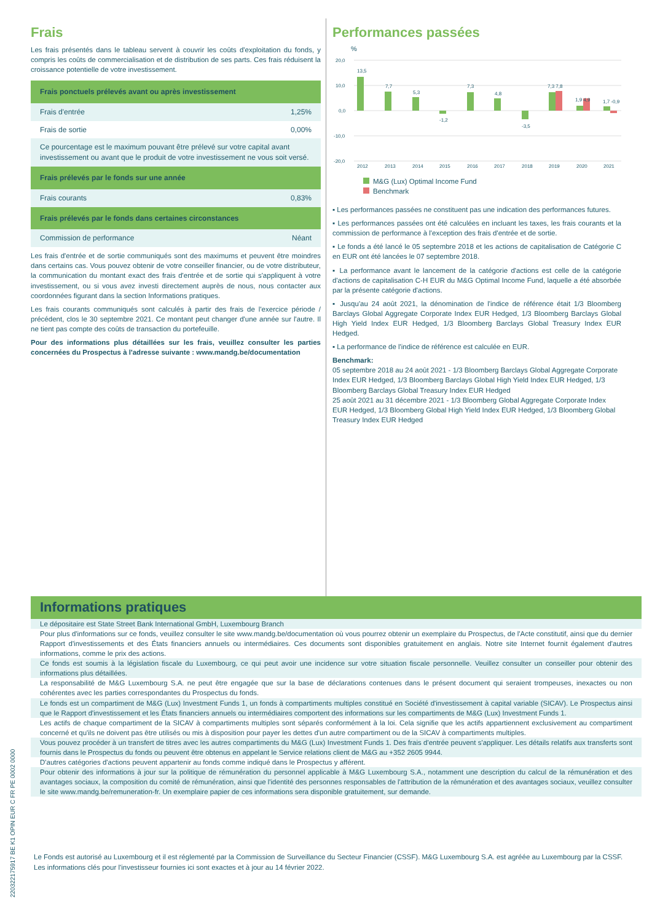Frais
Les frais présentés dans le tableau servent à couvrir les coûts d'exploitation du fonds, y compris les coûts de commercialisation et de distribution de ses parts. Ces frais réduisent la croissance potentielle de votre investissement.
| Frais ponctuels prélevés avant ou après investissement | |
| --- | --- |
| Frais d'entrée | 1,25% |
| Frais de sortie | 0,00% |
| Ce pourcentage est le maximum pouvant être prélevé sur votre capital avant investissement ou avant que le produit de votre investissement ne vous soit versé. | |
| Frais prélevés par le fonds sur une année | |
| Frais courants | 0,83% |
| Frais prélevés par le fonds dans certaines circonstances | |
| Commission de performance | Néant |
Les frais d'entrée et de sortie communiqués sont des maximums et peuvent être moindres dans certains cas. Vous pouvez obtenir de votre conseiller financier, ou de votre distributeur, la communication du montant exact des frais d'entrée et de sortie qui s'appliquent à votre investissement, ou si vous avez investi directement auprès de nous, nous contacter aux coordonnées figurant dans la section Informations pratiques.
Les frais courants communiqués sont calculés à partir des frais de l'exercice période / précédent, clos le 30 septembre 2021. Ce montant peut changer d'une année sur l'autre. Il ne tient pas compte des coûts de transaction du portefeuille.
Pour des informations plus détaillées sur les frais, veuillez consulter les parties concernées du Prospectus à l'adresse suivante : www.mandg.be/documentation
Performances passées
%
20,0
10,0
0,0
-10,0
-20,0
2012
2013
2014
2015
2016
2017
2018
2019
2020
2021
13,5
7,7
5,3
-1,2
7,3
4,8
-3,5
7,3 7,8
1,9 4,9
1,7 -0,9
M&G (Lux) Optimal Income Fund
Benchmark
▪ Les performances passées ne constituent pas une indication des performances futures.
▪ Les performances passées ont été calculées en incluant les taxes, les frais courants et la commission de performance à l'exception des frais d'entrée et de sortie.
▪ Le fonds a été lancé le 05 septembre 2018 et les actions de capitalisation de Catégorie C en EUR ont été lancées le 07 septembre 2018.
▪ La performance avant le lancement de la catégorie d'actions est celle de la catégorie d'actions de capitalisation C-H EUR du M&G Optimal Income Fund, laquelle a été absorbée par la présente catégorie d'actions.
▪ Jusqu'au 24 août 2021, la dénomination de l'indice de référence était 1/3 Bloomberg Barclays Global Aggregate Corporate Index EUR Hedged, 1/3 Bloomberg Barclays Global High Yield Index EUR Hedged, 1/3 Bloomberg Barclays Global Treasury Index EUR Hedged.
▪ La performance de l'indice de référence est calculée en EUR.
Benchmark:
05 septembre 2018 au 24 août 2021 - 1/3 Bloomberg Barclays Global Aggregate Corporate Index EUR Hedged, 1/3 Bloomberg Barclays Global High Yield Index EUR Hedged, 1/3 Bloomberg Barclays Global Treasury Index EUR Hedged
25 août 2021 au 31 décembre 2021 - 1/3 Bloomberg Global Aggregate Corporate Index EUR Hedged, 1/3 Bloomberg Global High Yield Index EUR Hedged, 1/3 Bloomberg Global Treasury Index EUR Hedged
Informations pratiques
Le dépositaire est State Street Bank International GmbH, Luxembourg Branch
Pour plus d'informations sur ce fonds, veuillez consulter le site www.mandg.be/documentation où vous pourrez obtenir un exemplaire du Prospectus, de l'Acte constitutif, ainsi que du dernier Rapport d'investissements et des États financiers annuels ou intermédiaires. Ces documents sont disponibles gratuitement en anglais. Notre site Internet fournit également d'autres informations, comme le prix des actions.
Ce fonds est soumis à la législation fiscale du Luxembourg, ce qui peut avoir une incidence sur votre situation fiscale personnelle. Veuillez consulter un conseiller pour obtenir des informations plus détaillées.
La responsabilité de M&G Luxembourg S.A. ne peut être engagée que sur la base de déclarations contenues dans le présent document qui seraient trompeuses, inexactes ou non cohérentes avec les parties correspondantes du Prospectus du fonds.
Le fonds est un compartiment de M&G (Lux) Investment Funds 1, un fonds à compartiments multiples constitué en Société d'investissement à capital variable (SICAV). Le Prospectus ainsi que le Rapport d'investissement et les États financiers annuels ou intermédiaires comportent des informations sur les compartiments de M&G (Lux) Investment Funds 1.
Les actifs de chaque compartiment de la SICAV à compartiments multiples sont séparés conformément à la loi. Cela signifie que les actifs appartiennent exclusivement au compartiment concerné et qu'ils ne doivent pas être utilisés ou mis à disposition pour payer les dettes d'un autre compartiment ou de la SICAV à compartiments multiples.
Vous pouvez procéder à un transfert de titres avec les autres compartiments du M&G (Lux) Investment Funds 1. Des frais d'entrée peuvent s'appliquer. Les détails relatifs aux transferts sont fournis dans le Prospectus du fonds ou peuvent être obtenus en appelant le Service relations client de M&G au +352 2605 9944.
D'autres catégories d'actions peuvent appartenir au fonds comme indiqué dans le Prospectus y afférent.
Pour obtenir des informations à jour sur la politique de rémunération du personnel applicable à M&G Luxembourg S.A., notamment une description du calcul de la rémunération et des avantages sociaux, la composition du comité de rémunération, ainsi que l'identité des personnes responsables de l'attribution de la rémunération et des avantages sociaux, veuillez consulter le site www.mandg.be/remuneration-fr. Un exemplaire papier de ces informations sera disponible gratuitement, sur demande.
Le Fonds est autorisé au Luxembourg et il est réglementé par la Commission de Surveillance du Secteur Financier (CSSF). M&G Luxembourg S.A. est agréée au Luxembourg par la CSSF.
Les informations clés pour l'investisseur fournies ici sont exactes et à jour au 14 février 2022.
220322175917 BE K1 OPIN EUR C FR PE 0002 0000